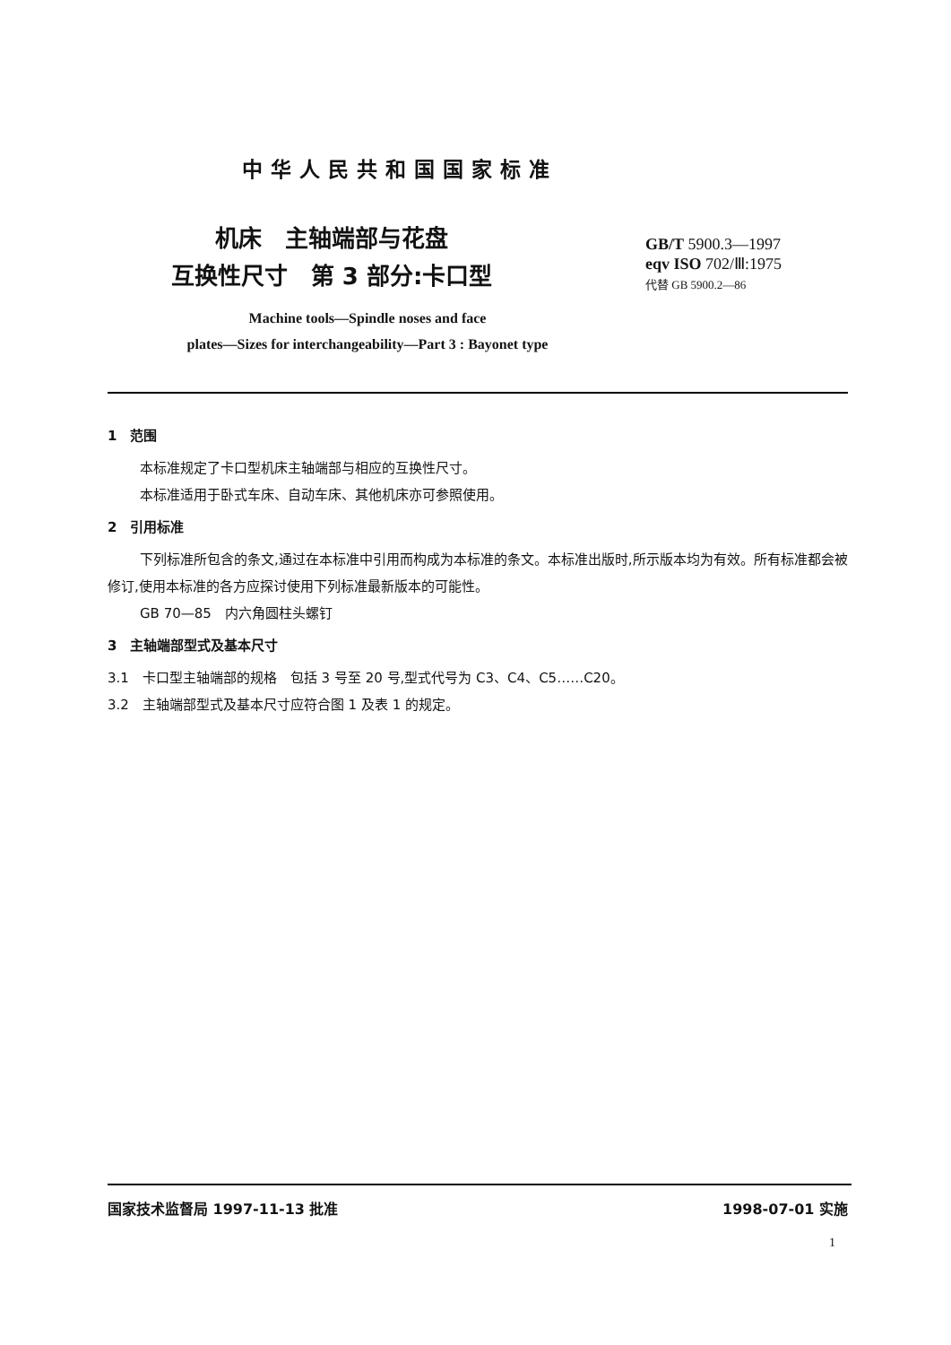中华人民共和国国家标准
机床　主轴端部与花盘
互换性尺寸　第 3 部分:卡口型
GB/T 5900.3—1997
eqv ISO 702/Ⅲ:1975
代替 GB 5900.2—86
Machine tools—Spindle noses and face
plates—Sizes for interchangeability—Part 3 : Bayonet type
1　范围
本标准规定了卡口型机床主轴端部与相应的互换性尺寸。
本标准适用于卧式车床、自动车床、其他机床亦可参照使用。
2　引用标准
下列标准所包含的条文,通过在本标准中引用而构成为本标准的条文。本标准出版时,所示版本均为有效。所有标准都会被修订,使用本标准的各方应探讨使用下列标准最新版本的可能性。
GB 70—85　内六角圆柱头螺钉
3　主轴端部型式及基本尺寸
3.1　卡口型主轴端部的规格　包括 3 号至 20 号,型式代号为 C3、C4、C5……C20。
3.2　主轴端部型式及基本尺寸应符合图 1 及表 1 的规定。
国家技术监督局 1997-11-13 批准 1998-07-01 实施
1